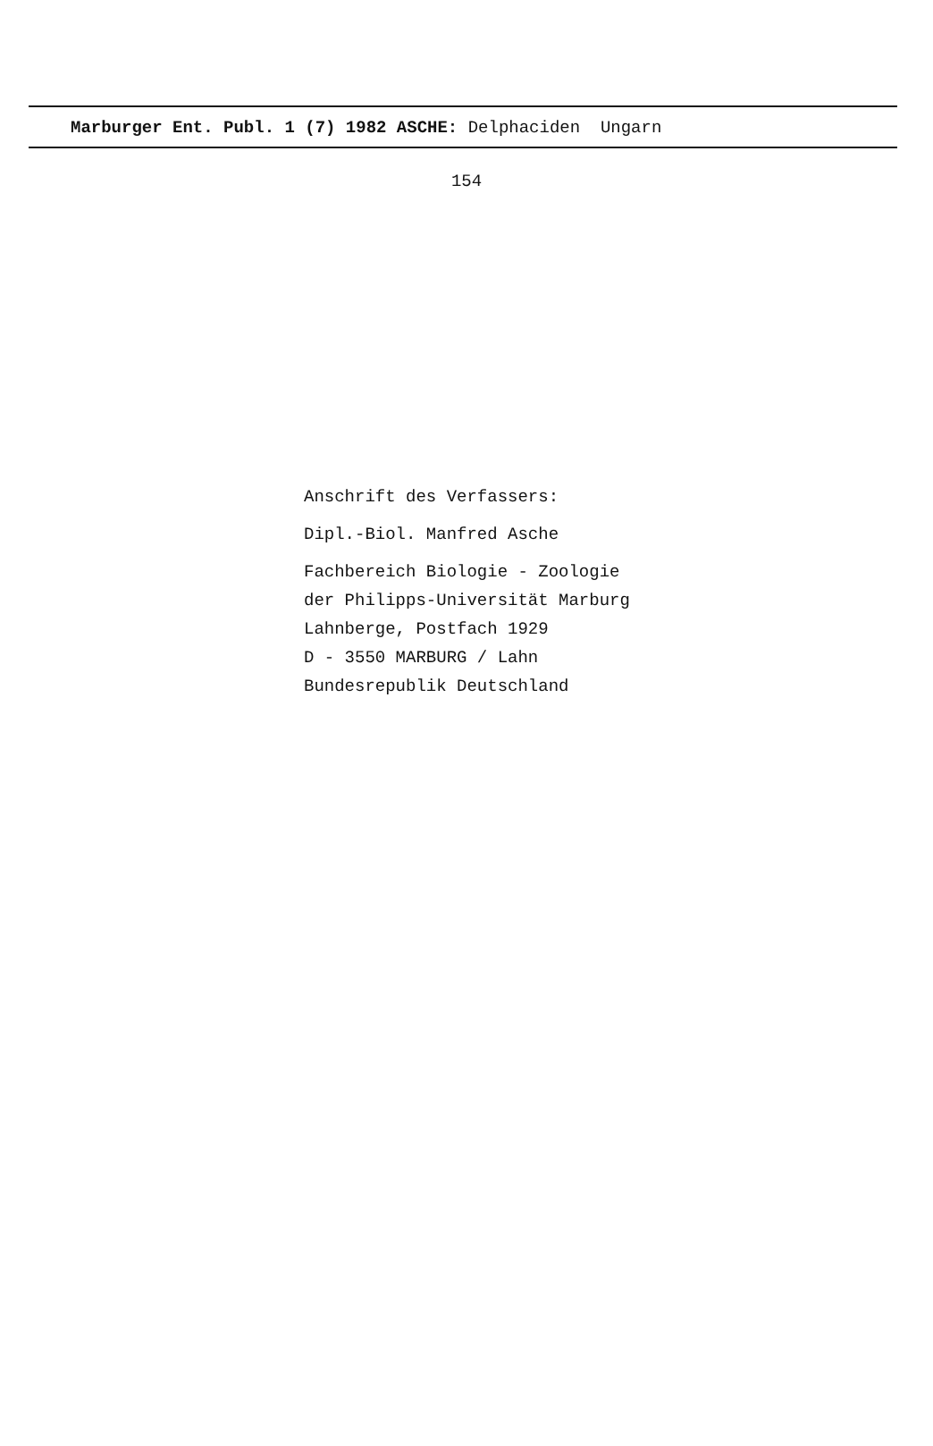Marburger Ent. Publ. 1 (7) 1982 ASCHE: Delphaciden Ungarn
154
Anschrift des Verfassers:
Dipl.-Biol. Manfred Asche
Fachbereich Biologie - Zoologie
der Philipps-Universität Marburg
Lahnberge, Postfach 1929
D - 3550 MARBURG / Lahn
Bundesrepublik Deutschland